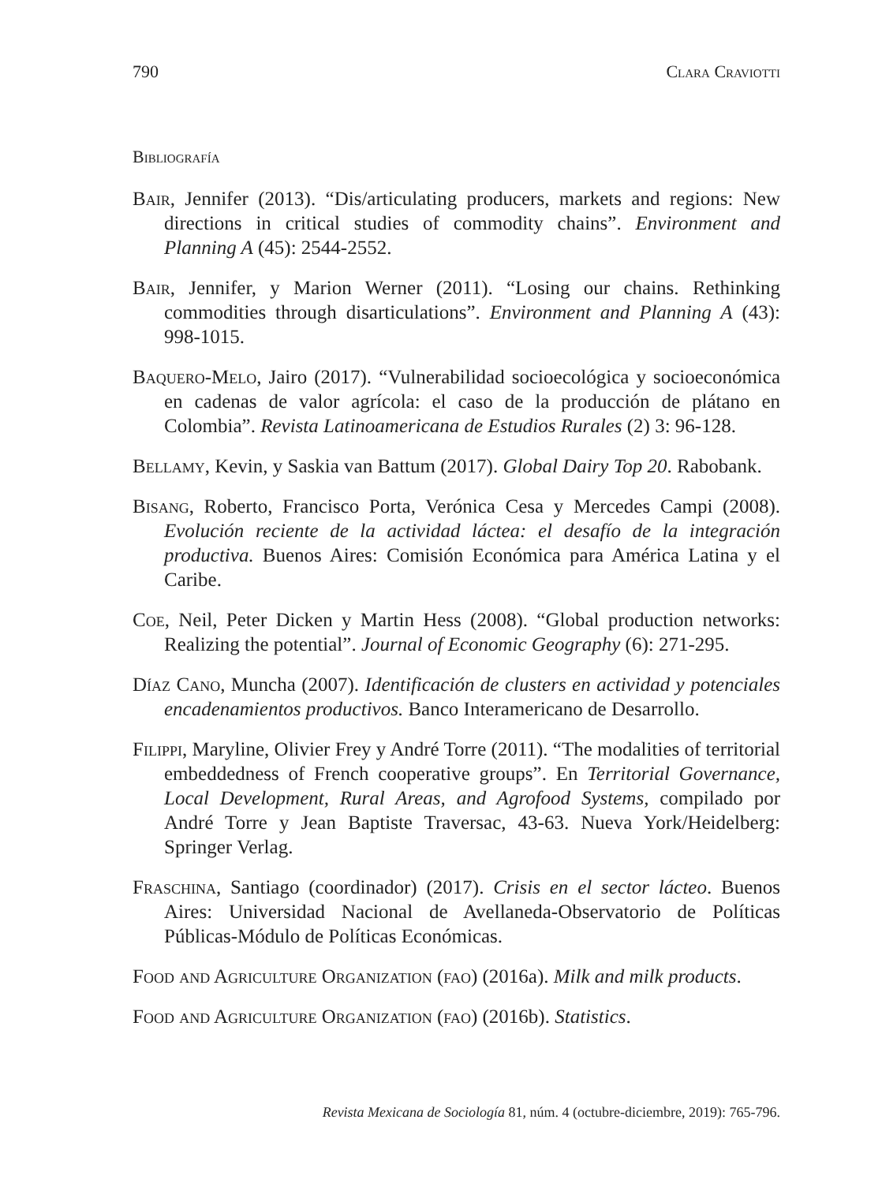790 Clara Craviotti
Bibliografía
Bair, Jennifer (2013). “Dis/articulating producers, markets and regions: New directions in critical studies of commodity chains”. Environment and Planning A (45): 2544-2552.
Bair, Jennifer, y Marion Werner (2011). “Losing our chains. Rethinking commodities through disarticulations”. Environment and Planning A (43): 998-1015.
Baquero-Melo, Jairo (2017). “Vulnerabilidad socioecológica y socioeconómica en cadenas de valor agrícola: el caso de la producción de plátano en Colombia”. Revista Latinoamericana de Estudios Rurales (2) 3: 96-128.
Bellamy, Kevin, y Saskia van Battum (2017). Global Dairy Top 20. Rabobank.
Bisang, Roberto, Francisco Porta, Verónica Cesa y Mercedes Campi (2008). Evolución reciente de la actividad láctea: el desafío de la integración productiva. Buenos Aires: Comisión Económica para América Latina y el Caribe.
Coe, Neil, Peter Dicken y Martin Hess (2008). “Global production networks: Realizing the potential”. Journal of Economic Geography (6): 271-295.
Díaz Cano, Muncha (2007). Identificación de clusters en actividad y potenciales encadenamientos productivos. Banco Interamericano de Desarrollo.
Filippi, Maryline, Olivier Frey y André Torre (2011). “The modalities of territorial embeddedness of French cooperative groups”. En Territorial Governance, Local Development, Rural Areas, and Agrofood Systems, compilado por André Torre y Jean Baptiste Traversac, 43-63. Nueva York/Heidelberg: Springer Verlag.
Fraschina, Santiago (coordinador) (2017). Crisis en el sector lácteo. Buenos Aires: Universidad Nacional de Avellaneda-Observatorio de Políticas Públicas-Módulo de Políticas Económicas.
Food and Agriculture Organization (fao) (2016a). Milk and milk products.
Food and Agriculture Organization (fao) (2016b). Statistics.
Revista Mexicana de Sociología 81, núm. 4 (octubre-diciembre, 2019): 765-796.